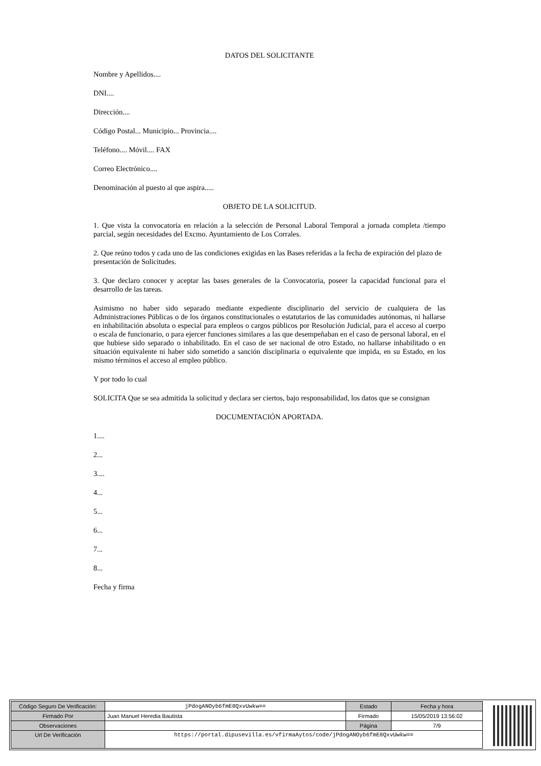DATOS DEL SOLICITANTE
Nombre y Apellidos....
DNI....
Dirección....
Código Postal... Municipio... Provincia....
Teléfono.... Móvil.... FAX
Correo Electrónico....
Denominación al puesto al que aspira.....
OBJETO DE LA SOLICITUD.
1. Que vista la convocatoria en relación a la selección de Personal Laboral Temporal a jornada completa /tiempo parcial, según necesidades del Excmo. Ayuntamiento de Los Corrales.
2. Que reúno todos y cada uno de las condiciones exigidas en las Bases referidas a la fecha de expiración del plazo de presentación de Solicitudes.
3. Que declaro conocer y aceptar las bases generales de la Convocatoria, poseer la capacidad funcional para el desarrollo de las tareas.
Asimismo no haber sido separado mediante expediente disciplinario del servicio de cualquiera de las Administraciones Públicas o de los órganos constitucionales o estatutarios de las comunidades autónomas, ni hallarse en inhabilitación absoluta o especial para empleos o cargos públicos por Resolución Judicial, para el acceso al cuerpo o escala de funcionario, o para ejercer funciones similares a las que desempeñaban en el caso de personal laboral, en el que hubiese sido separado o inhabilitado. En el caso de ser nacional de otro Estado, no hallarse inhabilitado o en situación equivalente ni haber sido sometido a sanción disciplinaria o equivalente que impida, en su Estado, en los mismo términos el acceso al empleo público.
Y por todo lo cual
SOLICITA Que se sea admitida la solicitud y declara ser ciertos, bajo responsabilidad, los datos que se consignan
DOCUMENTACIÓN APORTADA.
1....
2...
3....
4...
5...
6...
7...
8...
Fecha y firma
| Código Seguro De Verificación: | jPdogANOyb6fmE8QxvUwkw== | Estado | Fecha y hora |
| Firmado Por | Juan Manuel Heredia Bautista | Firmado | 15/05/2019 13:56:02 |
| Observaciones | | Página | 7/9 |
| Url De Verificación | https://portal.dipusevilla.es/vfirmaAytos/code/jPdogANOyb6fmE8QxvUwkw== | | |